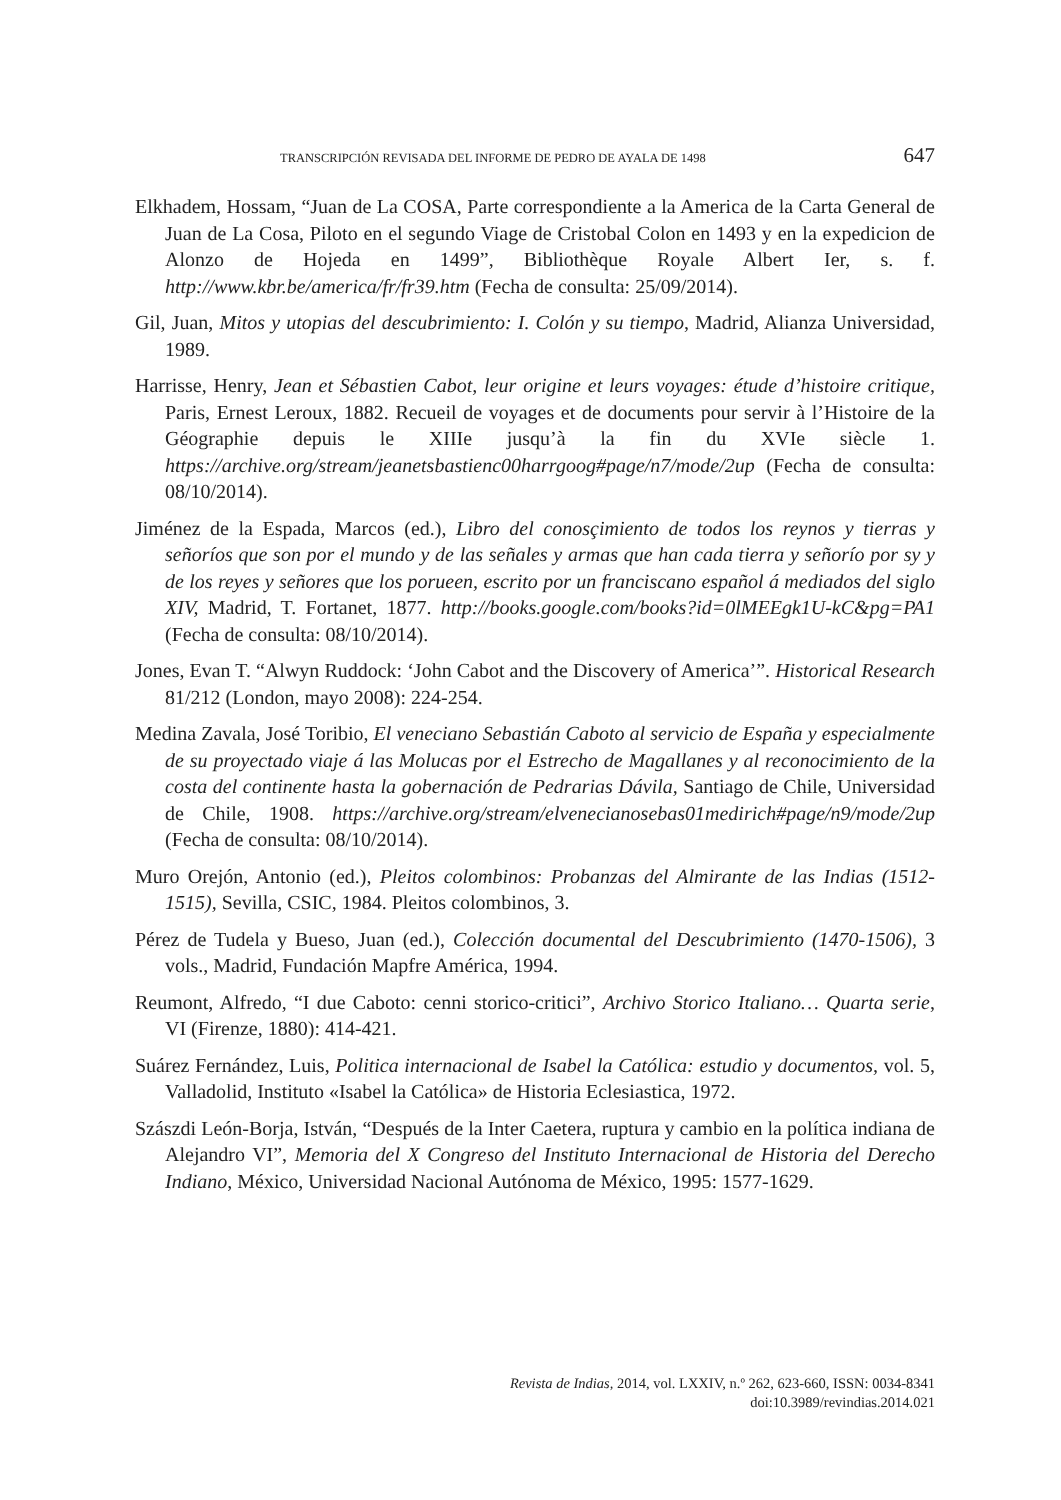TRANSCRIPCIÓN REVISADA DEL INFORME DE PEDRO DE AYALA DE 1498 647
Elkhadem, Hossam, “Juan de La COSA, Parte correspondiente a la America de la Carta General de Juan de La Cosa, Piloto en el segundo Viage de Cristobal Colon en 1493 y en la expedicion de Alonzo de Hojeda en 1499”, Bibliothèque Royale Albert Ier, s. f. http://www.kbr.be/america/fr/fr39.htm (Fecha de consulta: 25/09/2014).
Gil, Juan, Mitos y utopias del descubrimiento: I. Colón y su tiempo, Madrid, Alianza Universidad, 1989.
Harrisse, Henry, Jean et Sébastien Cabot, leur origine et leurs voyages: étude d’histoire critique, Paris, Ernest Leroux, 1882. Recueil de voyages et de documents pour servir à l’Histoire de la Géographie depuis le XIIIe jusqu’à la fin du XVIe siècle 1. https://archive.org/stream/jeanetsbastienc00harrgoog#page/n7/mode/2up (Fecha de consulta: 08/10/2014).
Jiménez de la Espada, Marcos (ed.), Libro del conosçimiento de todos los reynos y tierras y señoríos que son por el mundo y de las señales y armas que han cada tierra y señorío por sy y de los reyes y señores que los porueen, escrito por un franciscano español á mediados del siglo XIV, Madrid, T. Fortanet, 1877. http://books.google.com/books?id=0lMEEgk1U-kC&pg=PA1 (Fecha de consulta: 08/10/2014).
Jones, Evan T. “Alwyn Ruddock: ‘John Cabot and the Discovery of America’”. Historical Research 81/212 (London, mayo 2008): 224-254.
Medina Zavala, José Toribio, El veneciano Sebastián Caboto al servicio de España y especialmente de su proyectado viaje á las Molucas por el Estrecho de Magallanes y al reconocimiento de la costa del continente hasta la gobernación de Pedrarias Dávila, Santiago de Chile, Universidad de Chile, 1908. https://archive.org/stream/elvenecianosebas01medirich#page/n9/mode/2up (Fecha de consulta: 08/10/2014).
Muro Orejón, Antonio (ed.), Pleitos colombinos: Probanzas del Almirante de las Indias (1512-1515), Sevilla, CSIC, 1984. Pleitos colombinos, 3.
Pérez de Tudela y Bueso, Juan (ed.), Colección documental del Descubrimiento (1470-1506), 3 vols., Madrid, Fundación Mapfre América, 1994.
Reumont, Alfredo, “I due Caboto: cenni storico-critici”, Archivo Storico Italiano… Quarta serie, VI (Firenze, 1880): 414-421.
Suárez Fernández, Luis, Politica internacional de Isabel la Católica: estudio y documentos, vol. 5, Valladolid, Instituto «Isabel la Católica» de Historia Eclesiastica, 1972.
Szászdi León-Borja, István, “Después de la Inter Caetera, ruptura y cambio en la política indiana de Alejandro VI”, Memoria del X Congreso del Instituto Internacional de Historia del Derecho Indiano, México, Universidad Nacional Autónoma de México, 1995: 1577-1629.
Revista de Indias, 2014, vol. LXXIV, n.º 262, 623-660, ISSN: 0034-8341
doi:10.3989/revindias.2014.021